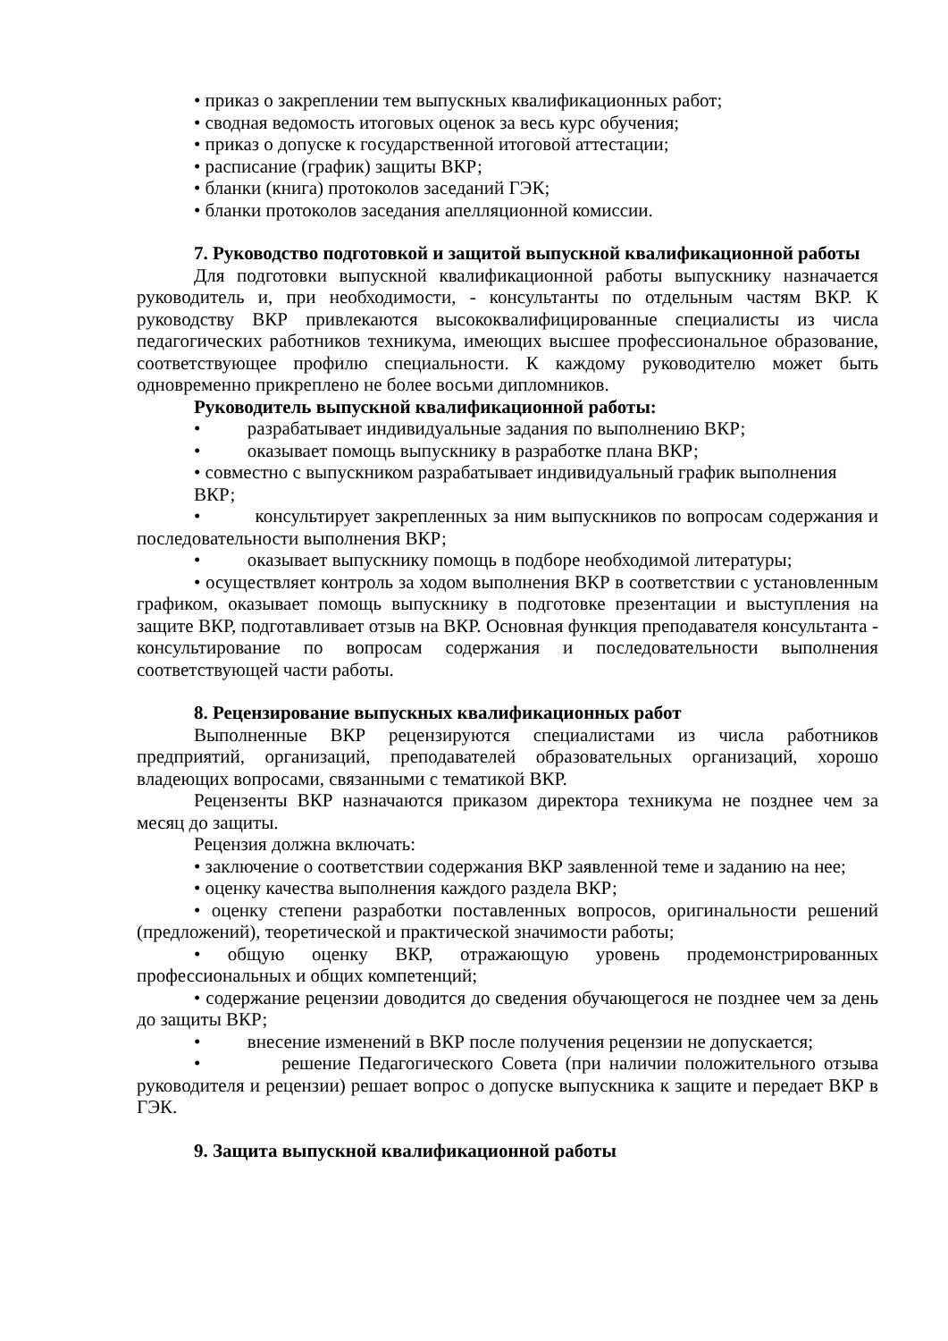• приказ о закреплении тем выпускных квалификационных работ;
• сводная ведомость итоговых оценок за весь курс обучения;
• приказ о допуске к государственной итоговой аттестации;
• расписание (график) защиты ВКР;
• бланки (книга) протоколов заседаний ГЭК;
• бланки протоколов заседания апелляционной комиссии.
7. Руководство подготовкой и защитой выпускной квалификационной работы
Для подготовки выпускной квалификационной работы выпускнику назначается руководитель и, при необходимости, - консультанты по отдельным частям ВКР. К руководству ВКР привлекаются высококвалифицированные специалисты из числа педагогических работников техникума, имеющих высшее профессиональное образование, соответствующее профилю специальности. К каждому руководителю может быть одновременно прикреплено не более восьми дипломников.
Руководитель выпускной квалификационной работы:
• разрабатывает индивидуальные задания по выполнению ВКР;
• оказывает помощь выпускнику в разработке плана ВКР;
• совместно с выпускником разрабатывает индивидуальный график выполнения
ВКР;
• консультирует закрепленных за ним выпускников по вопросам содержания и последовательности выполнения ВКР;
• оказывает выпускнику помощь в подборе необходимой литературы;
• осуществляет контроль за ходом выполнения ВКР в соответствии с установленным графиком, оказывает помощь выпускнику в подготовке презентации и выступления на защите ВКР, подготавливает отзыв на ВКР. Основная функция преподавателя консультанта - консультирование по вопросам содержания и последовательности выполнения соответствующей части работы.
8. Рецензирование выпускных квалификационных работ
Выполненные ВКР рецензируются специалистами из числа работников предприятий, организаций, преподавателей образовательных организаций, хорошо владеющих вопросами, связанными с тематикой ВКР.
Рецензенты ВКР назначаются приказом директора техникума не позднее чем за месяц до защиты.
Рецензия должна включать:
• заключение о соответствии содержания ВКР заявленной теме и заданию на нее;
• оценку качества выполнения каждого раздела ВКР;
• оценку степени разработки поставленных вопросов, оригинальности решений (предложений), теоретической и практической значимости работы;
• общую оценку ВКР, отражающую уровень продемонстрированных профессиональных и общих компетенций;
• содержание рецензии доводится до сведения обучающегося не позднее чем за день до защиты ВКР;
• внесение изменений в ВКР после получения рецензии не допускается;
• решение Педагогического Совета (при наличии положительного отзыва руководителя и рецензии) решает вопрос о допуске выпускника к защите и передает ВКР в ГЭК.
9. Защита выпускной квалификационной работы